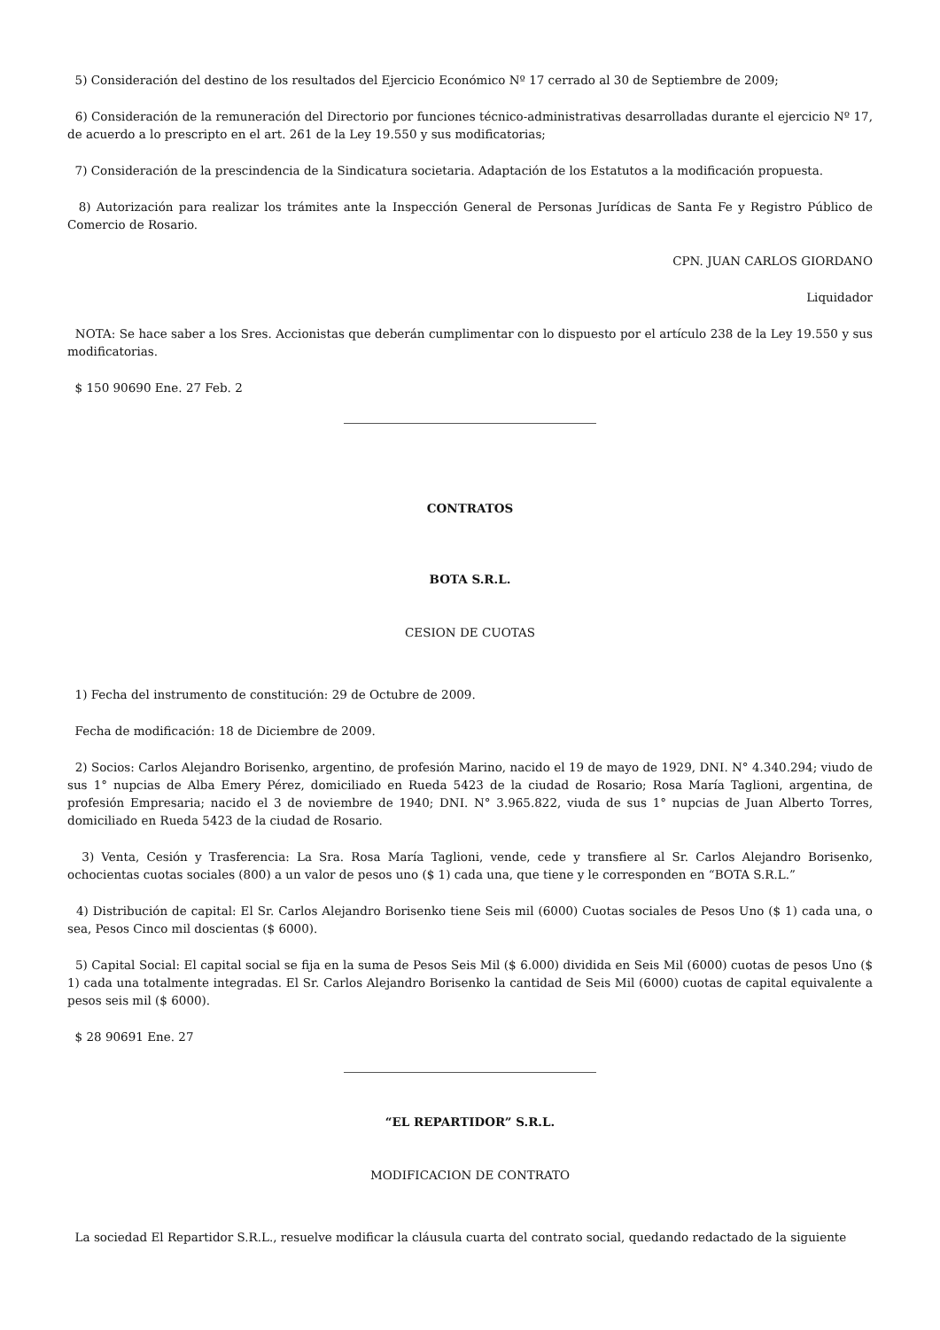5) Consideración del destino de los resultados del Ejercicio Económico Nº 17 cerrado al 30 de Septiembre de 2009;
6) Consideración de la remuneración del Directorio por funciones técnico-administrativas desarrolladas durante el ejercicio Nº 17, de acuerdo a lo prescripto en el art. 261 de la Ley 19.550 y sus modificatorias;
7) Consideración de la prescindencia de la Sindicatura societaria. Adaptación de los Estatutos a la modificación propuesta.
8) Autorización para realizar los trámites ante la Inspección General de Personas Jurídicas de Santa Fe y Registro Público de Comercio de Rosario.
CPN. JUAN CARLOS GIORDANO
Liquidador
NOTA: Se hace saber a los Sres. Accionistas que deberán cumplimentar con lo dispuesto por el artículo 238 de la Ley 19.550 y sus modificatorias.
$ 150 90690 Ene. 27 Feb. 2
CONTRATOS
BOTA S.R.L.
CESION DE CUOTAS
1) Fecha del instrumento de constitución: 29 de Octubre de 2009.
Fecha de modificación: 18 de Diciembre de 2009.
2) Socios: Carlos Alejandro Borisenko, argentino, de profesión Marino, nacido el 19 de mayo de 1929, DNI. N° 4.340.294; viudo de sus 1° nupcias de Alba Emery Pérez, domiciliado en Rueda 5423 de la ciudad de Rosario; Rosa María Taglioni, argentina, de profesión Empresaria; nacido el 3 de noviembre de 1940; DNI. N° 3.965.822, viuda de sus 1° nupcias de Juan Alberto Torres, domiciliado en Rueda 5423 de la ciudad de Rosario.
3) Venta, Cesión y Trasferencia: La Sra. Rosa María Taglioni, vende, cede y transfiere al Sr. Carlos Alejandro Borisenko, ochocientas cuotas sociales (800) a un valor de pesos uno ($ 1) cada una, que tiene y le corresponden en “BOTA S.R.L.”
4) Distribución de capital: El Sr. Carlos Alejandro Borisenko tiene Seis mil (6000) Cuotas sociales de Pesos Uno ($ 1) cada una, o sea, Pesos Cinco mil doscientas ($ 6000).
5) Capital Social: El capital social se fija en la suma de Pesos Seis Mil ($ 6.000) dividida en Seis Mil (6000) cuotas de pesos Uno ($ 1) cada una totalmente integradas. El Sr. Carlos Alejandro Borisenko la cantidad de Seis Mil (6000) cuotas de capital equivalente a pesos seis mil ($ 6000).
$ 28 90691 Ene. 27
“EL REPARTIDOR” S.R.L.
MODIFICACION DE CONTRATO
La sociedad El Repartidor S.R.L., resuelve modificar la cláusula cuarta del contrato social, quedando redactado de la siguiente